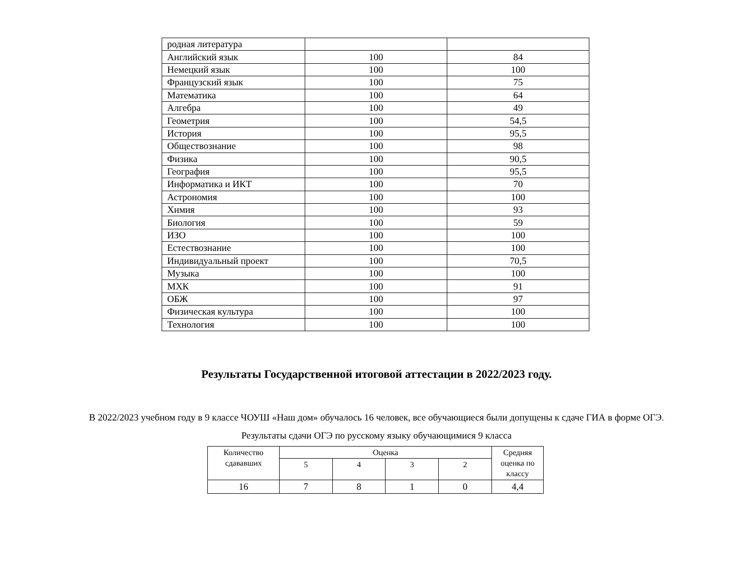| родная литература | | |
| Английский язык | 100 | 84 |
| Немецкий язык | 100 | 100 |
| Французский язык | 100 | 75 |
| Математика | 100 | 64 |
| Алгебра | 100 | 49 |
| Геометрия | 100 | 54,5 |
| История | 100 | 95,5 |
| Обществознание | 100 | 98 |
| Физика | 100 | 90,5 |
| География | 100 | 95,5 |
| Информатика и ИКТ | 100 | 70 |
| Астрономия | 100 | 100 |
| Химия | 100 | 93 |
| Биология | 100 | 59 |
| ИЗО | 100 | 100 |
| Естествознание | 100 | 100 |
| Индивидуальный проект | 100 | 70,5 |
| Музыка | 100 | 100 |
| МХК | 100 | 91 |
| ОБЖ | 100 | 97 |
| Физическая культура | 100 | 100 |
| Технология | 100 | 100 |
Результаты Государственной итоговой аттестации в 2022/2023 году.
В 2022/2023 учебном году в 9 классе ЧОУШ «Наш дом» обучалось 16 человек, все обучающиеся были допущены к сдаче ГИА в форме ОГЭ.
Результаты сдачи ОГЭ по русскому языку обучающимися 9 класса
| Количество сдававших | Оценка | | | | Средняя оценка по классу |
| --- | --- | --- | --- | --- | --- |
| | 5 | 4 | 3 | 2 | |
| 16 | 7 | 8 | 1 | 0 | 4,4 |